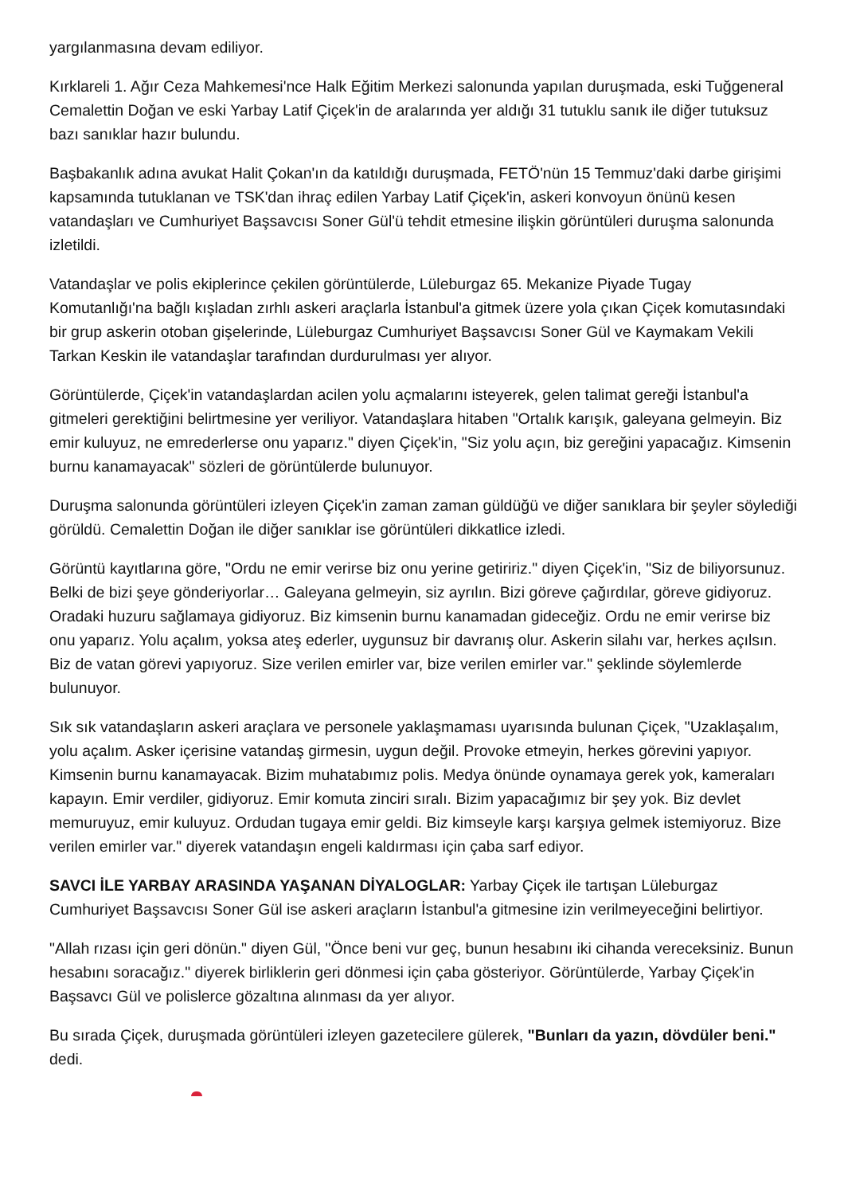yargılanmasına devam ediliyor.
Kırklareli 1. Ağır Ceza Mahkemesi'nce Halk Eğitim Merkezi salonunda yapılan duruşmada, eski Tuğgeneral Cemalettin Doğan ve eski Yarbay Latif Çiçek'in de aralarında yer aldığı 31 tutuklu sanık ile diğer tutuksuz bazı sanıklar hazır bulundu.
Başbakanlık adına avukat Halit Çokan'ın da katıldığı duruşmada, FETÖ'nün 15 Temmuz'daki darbe girişimi kapsamında tutuklanan ve TSK'dan ihraç edilen Yarbay Latif Çiçek'in, askeri konvoyun önünü kesen vatandaşları ve Cumhuriyet Başsavcısı Soner Gül'ü tehdit etmesine ilişkin görüntüleri duruşma salonunda izletildi.
Vatandaşlar ve polis ekiplerince çekilen görüntülerde, Lüleburgaz 65. Mekanize Piyade Tugay Komutanlığı'na bağlı kışladan zırhlı askeri araçlarla İstanbul'a gitmek üzere yola çıkan Çiçek komutasındaki bir grup askerin otoban gişelerinde, Lüleburgaz Cumhuriyet Başsavcısı Soner Gül ve Kaymakam Vekili Tarkan Keskin ile vatandaşlar tarafından durdurulması yer alıyor.
Görüntülerde, Çiçek'in vatandaşlardan acilen yolu açmalarını isteyerek, gelen talimat gereği İstanbul'a gitmeleri gerektiğini belirtmesine yer veriliyor. Vatandaşlara hitaben "Ortalık karışık, galeyana gelmeyin. Biz emir kuluyuz, ne emrederlerse onu yaparız." diyen Çiçek'in, "Siz yolu açın, biz gereğini yapacağız. Kimsenin burnu kanamayacak" sözleri de görüntülerde bulunuyor.
Duruşma salonunda görüntüleri izleyen Çiçek'in zaman zaman güldüğü ve diğer sanıklara bir şeyler söylediği görüldü. Cemalettin Doğan ile diğer sanıklar ise görüntüleri dikkatlice izledi.
Görüntü kayıtlarına göre, "Ordu ne emir verirse biz onu yerine getiririz." diyen Çiçek'in, "Siz de biliyorsunuz. Belki de bizi şeye gönderiyorlar… Galeyana gelmeyin, siz ayrılın. Bizi göreve çağırdılar, göreve gidiyoruz. Oradaki huzuru sağlamaya gidiyoruz. Biz kimsenin burnu kanamadan gideceğiz. Ordu ne emir verirse biz onu yaparız. Yolu açalım, yoksa ateş ederler, uygunsuz bir davranış olur. Askerin silahı var, herkes açılsın. Biz de vatan görevi yapıyoruz. Size verilen emirler var, bize verilen emirler var." şeklinde söylemlerde bulunuyor.
Sık sık vatandaşların askeri araçlara ve personele yaklaşmaması uyarısında bulunan Çiçek, "Uzaklaşalım, yolu açalım. Asker içerisine vatandaş girmesin, uygun değil. Provoke etmeyin, herkes görevini yapıyor. Kimsenin burnu kanamayacak. Bizim muhatabımız polis. Medya önünde oynamaya gerek yok, kameraları kapayın. Emir verdiler, gidiyoruz. Emir komuta zinciri sıralı. Bizim yapacağımız bir şey yok. Biz devlet memuruyuz, emir kuluyuz. Ordudan tugaya emir geldi. Biz kimseyle karşı karşıya gelmek istemiyoruz. Bize verilen emirler var." diyerek vatandaşın engeli kaldırması için çaba sarf ediyor.
SAVCI İLE YARBAY ARASINDA YAŞANAN DİYALOGLAR: Yarbay Çiçek ile tartışan Lüleburgaz Cumhuriyet Başsavcısı Soner Gül ise askeri araçların İstanbul'a gitmesine izin verilmeyeceğini belirtiyor.
"Allah rızası için geri dönün." diyen Gül, "Önce beni vur geç, bunun hesabını iki cihanda vereceksiniz. Bunun hesabını soracağız." diyerek birliklerin geri dönmesi için çaba gösteriyor. Görüntülerde, Yarbay Çiçek'in Başsavcı Gül ve polislerce gözaltına alınması da yer alıyor.
Bu sırada Çiçek, duruşmada görüntüleri izleyen gazetecilere gülerek, "Bunları da yazın, dövdüler beni." dedi.